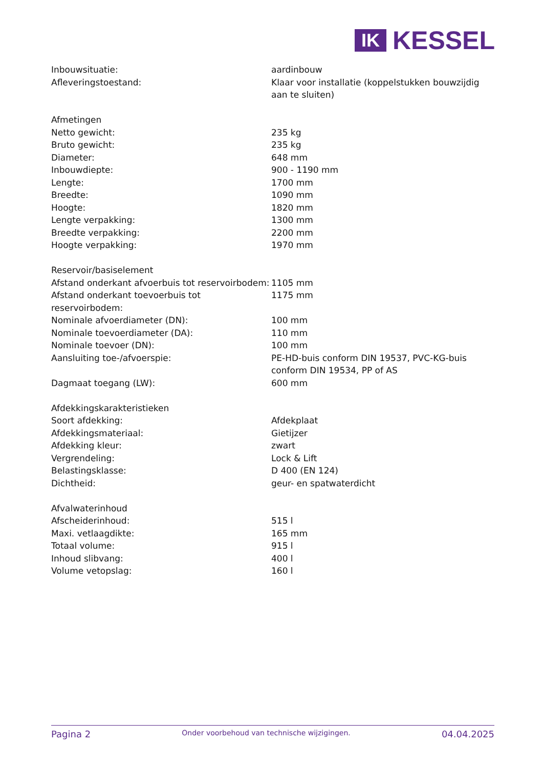IK
KESSEL
| Inbouwsituatie: | aardinbouw |
| Afleveringstoestand: | Klaar voor installatie (koppelstukken bouwzijdig aan te sluiten) |
| Afmetingen | |
| Netto gewicht: | 235 kg |
| Bruto gewicht: | 235 kg |
| Diameter: | 648 mm |
| Inbouwdiepte: | 900 - 1190 mm |
| Lengte: | 1700 mm |
| Breedte: | 1090 mm |
| Hoogte: | 1820 mm |
| Lengte verpakking: | 1300 mm |
| Breedte verpakking: | 2200 mm |
| Hoogte verpakking: | 1970 mm |
| Reservoir/basiselement | |
| Afstand onderkant afvoerbuis tot reservoirbodem: | 1105 mm |
| Afstand onderkant toevoerbuis tot reservoirbodem: | 1175 mm |
| Nominale afvoerdiameter (DN): | 100 mm |
| Nominale toevoerdiameter (DA): | 110 mm |
| Nominale toevoer (DN): | 100 mm |
| Aansluiting toe-/afvoerspie: | PE-HD-buis conform DIN 19537, PVC-KG-buis conform DIN 19534, PP of AS |
| Dagmaat toegang (LW): | 600 mm |
| Afdekkingskarakteristieken | |
| Soort afdekking: | Afdekplaat |
| Afdekkingsmateriaal: | Gietijzer |
| Afdekking kleur: | zwart |
| Vergrendeling: | Lock & Lift |
| Belastingsklasse: | D 400 (EN 124) |
| Dichtheid: | geur- en spatwaterdicht |
| Afvalwaterinhoud | |
| Afscheiderinhoud: | 515 l |
| Maxi. vetlaagdikte: | 165 mm |
| Totaal volume: | 915 l |
| Inhoud slibvang: | 400 l |
| Volume vetopslag: | 160 l |
Pagina 2 Onder voorbehoud van technische wijzigingen. 04.04.2025